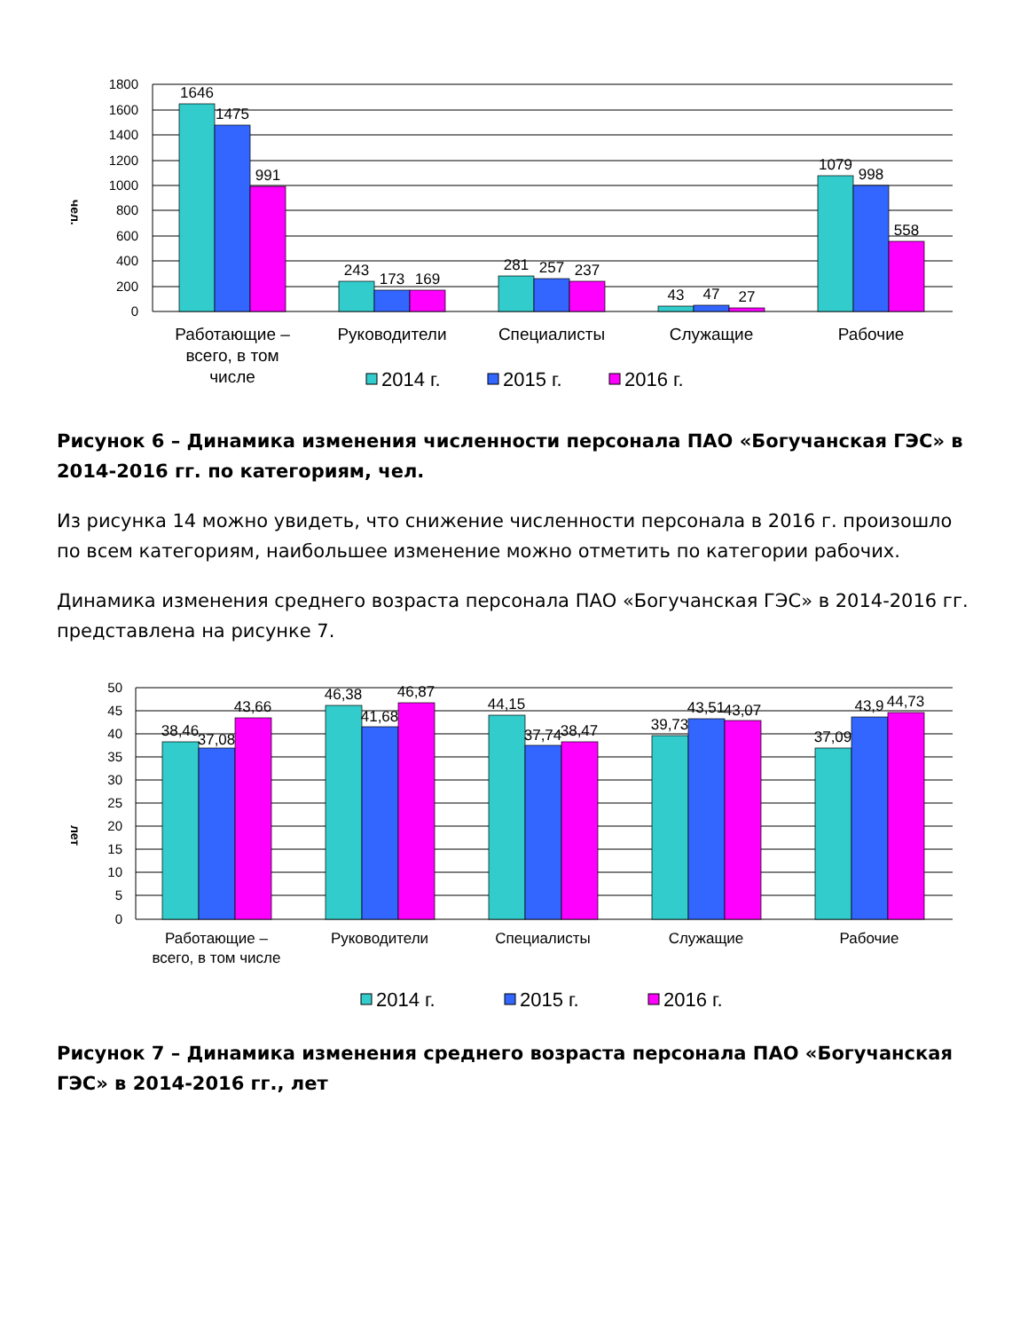1800
1600
1400
1200
1000
800
600
400
200
0
чел.
1646
1475
991
243
173
169
281
257
237
43
47
27
1079
998
558
Работающие –
всего, в том
числе
Руководители
Специалисты
Служащие
Рабочие
2014 г.
2015 г.
2016 г.
Рисунок 6 – Динамика изменения численности персонала ПАО «Богучанская ГЭС» в 2014-2016 гг. по категориям, чел.
Из рисунка 14 можно увидеть, что снижение численности персонала в 2016 г. произошло по всем категориям, наибольшее изменение можно отметить по категории рабочих.
Динамика изменения среднего возраста персонала ПАО «Богучанская ГЭС» в 2014-2016 гг. представлена на рисунке 7.
50
45
40
35
30
25
20
15
10
5
0
лет
38,46
37,08
43,66
46,38
41,68
46,87
44,15
37,74
38,47
39,73
43,51
43,07
37,09
43,9
44,73
Работающие –
всего, в том числе
Руководители
Специалисты
Служащие
Рабочие
2014 г.
2015 г.
2016 г.
Рисунок 7 – Динамика изменения среднего возраста персонала ПАО «Богучанская ГЭС» в 2014-2016 гг., лет